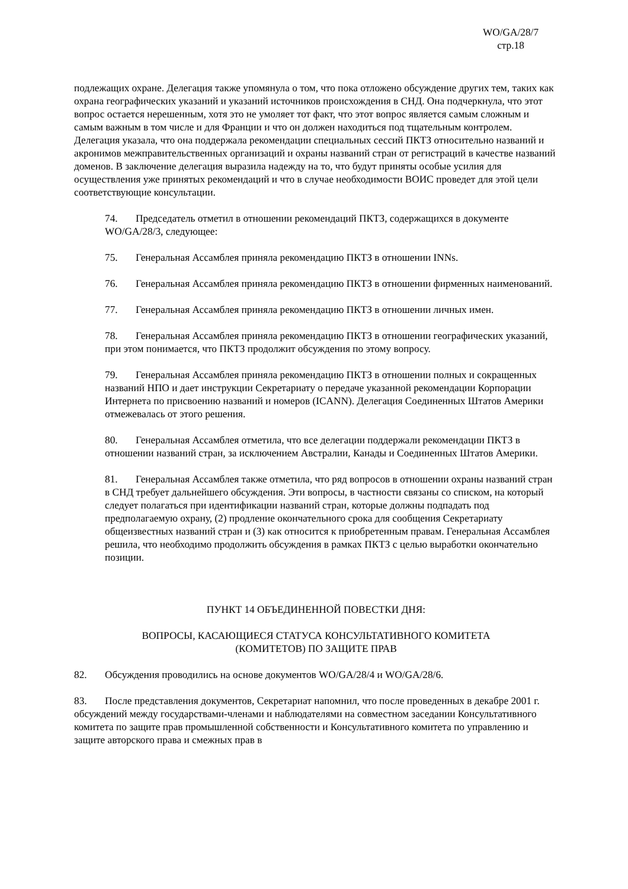WO/GA/28/7
стр.18
подлежащих охране. Делегация также упомянула о том, что пока отложено обсуждение других тем, таких как охрана географических указаний и указаний источников происхождения в СНД. Она подчеркнула, что этот вопрос остается нерешенным, хотя это не умоляет тот факт, что этот вопрос является самым сложным и самым важным в том числе и для Франции и что он должен находиться под тщательным контролем. Делегация указала, что она поддержала рекомендации специальных сессий ПКТЗ относительно названий и акронимов межправительственных организаций и охраны названий стран от регистраций в качестве названий доменов. В заключение делегация выразила надежду на то, что будут приняты особые усилия для осуществления уже принятых рекомендаций и что в случае необходимости ВОИС проведет для этой цели соответствующие консультации.
74. Председатель отметил в отношении рекомендаций ПКТЗ, содержащихся в документе WO/GA/28/3, следующее:
75. Генеральная Ассамблея приняла рекомендацию ПКТЗ в отношении INNs.
76. Генеральная Ассамблея приняла рекомендацию ПКТЗ в отношении фирменных наименований.
77. Генеральная Ассамблея приняла рекомендацию ПКТЗ в отношении личных имен.
78. Генеральная Ассамблея приняла рекомендацию ПКТЗ в отношении географических указаний, при этом понимается, что ПКТЗ продолжит обсуждения по этому вопросу.
79. Генеральная Ассамблея приняла рекомендацию ПКТЗ в отношении полных и сокращенных названий НПО и дает инструкции Секретариату о передаче указанной рекомендации Корпорации Интернета по присвоению названий и номеров (ICANN). Делегация Соединенных Штатов Америки отмежевалась от этого решения.
80. Генеральная Ассамблея отметила, что все делегации поддержали рекомендации ПКТЗ в отношении названий стран, за исключением Австралии, Канады и Соединенных Штатов Америки.
81. Генеральная Ассамблея также отметила, что ряд вопросов в отношении охраны названий стран в СНД требует дальнейшего обсуждения. Эти вопросы, в частности связаны со списком, на который следует полагаться при идентификации названий стран, которые должны подпадать под предполагаемую охрану, (2) продление окончательного срока для сообщения Секретариату общеизвестных названий стран и (3) как относится к приобретенным правам. Генеральная Ассамблея решила, что необходимо продолжить обсуждения в рамках ПКТЗ с целью выработки окончательно позиции.
ПУНКТ 14 ОБЪЕДИНЕННОЙ ПОВЕСТКИ ДНЯ:
ВОПРОСЫ, КАСАЮЩИЕСЯ СТАТУСА КОНСУЛЬТАТИВНОГО КОМИТЕТА
(КОМИТЕТОВ) ПО ЗАЩИТЕ ПРАВ
82. Обсуждения проводились на основе документов WO/GA/28/4 и WO/GA/28/6.
83. После представления документов, Секретариат напомнил, что после проведенных в декабре 2001 г. обсуждений между государствами-членами и наблюдателями на совместном заседании Консультативного комитета по защите прав промышленной собственности и Консультативного комитета по управлению и защите авторского права и смежных прав в